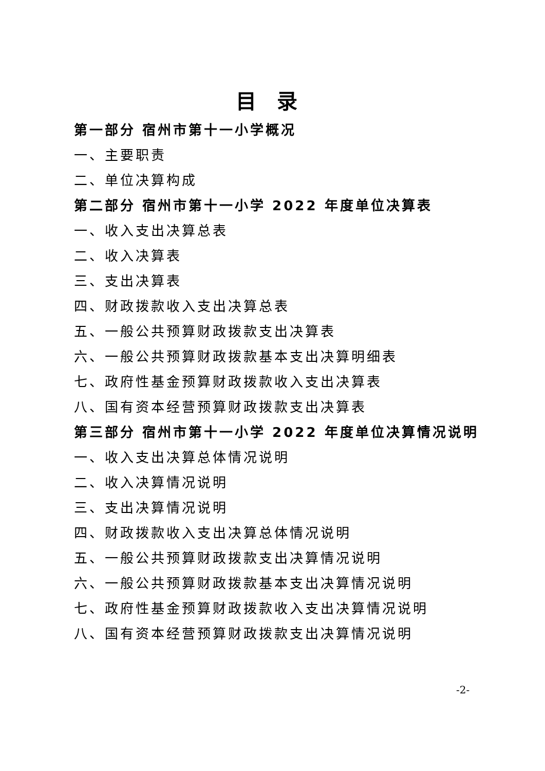目录
第一部分 宿州市第十一小学概况
一、主要职责
二、单位决算构成
第二部分 宿州市第十一小学 2022 年度单位决算表
一、收入支出决算总表
二、收入决算表
三、支出决算表
四、财政拨款收入支出决算总表
五、一般公共预算财政拨款支出决算表
六、一般公共预算财政拨款基本支出决算明细表
七、政府性基金预算财政拨款收入支出决算表
八、国有资本经营预算财政拨款支出决算表
第三部分 宿州市第十一小学 2022 年度单位决算情况说明
一、收入支出决算总体情况说明
二、收入决算情况说明
三、支出决算情况说明
四、财政拨款收入支出决算总体情况说明
五、一般公共预算财政拨款支出决算情况说明
六、一般公共预算财政拨款基本支出决算情况说明
七、政府性基金预算财政拨款收入支出决算情况说明
八、国有资本经营预算财政拨款支出决算情况说明
-2-